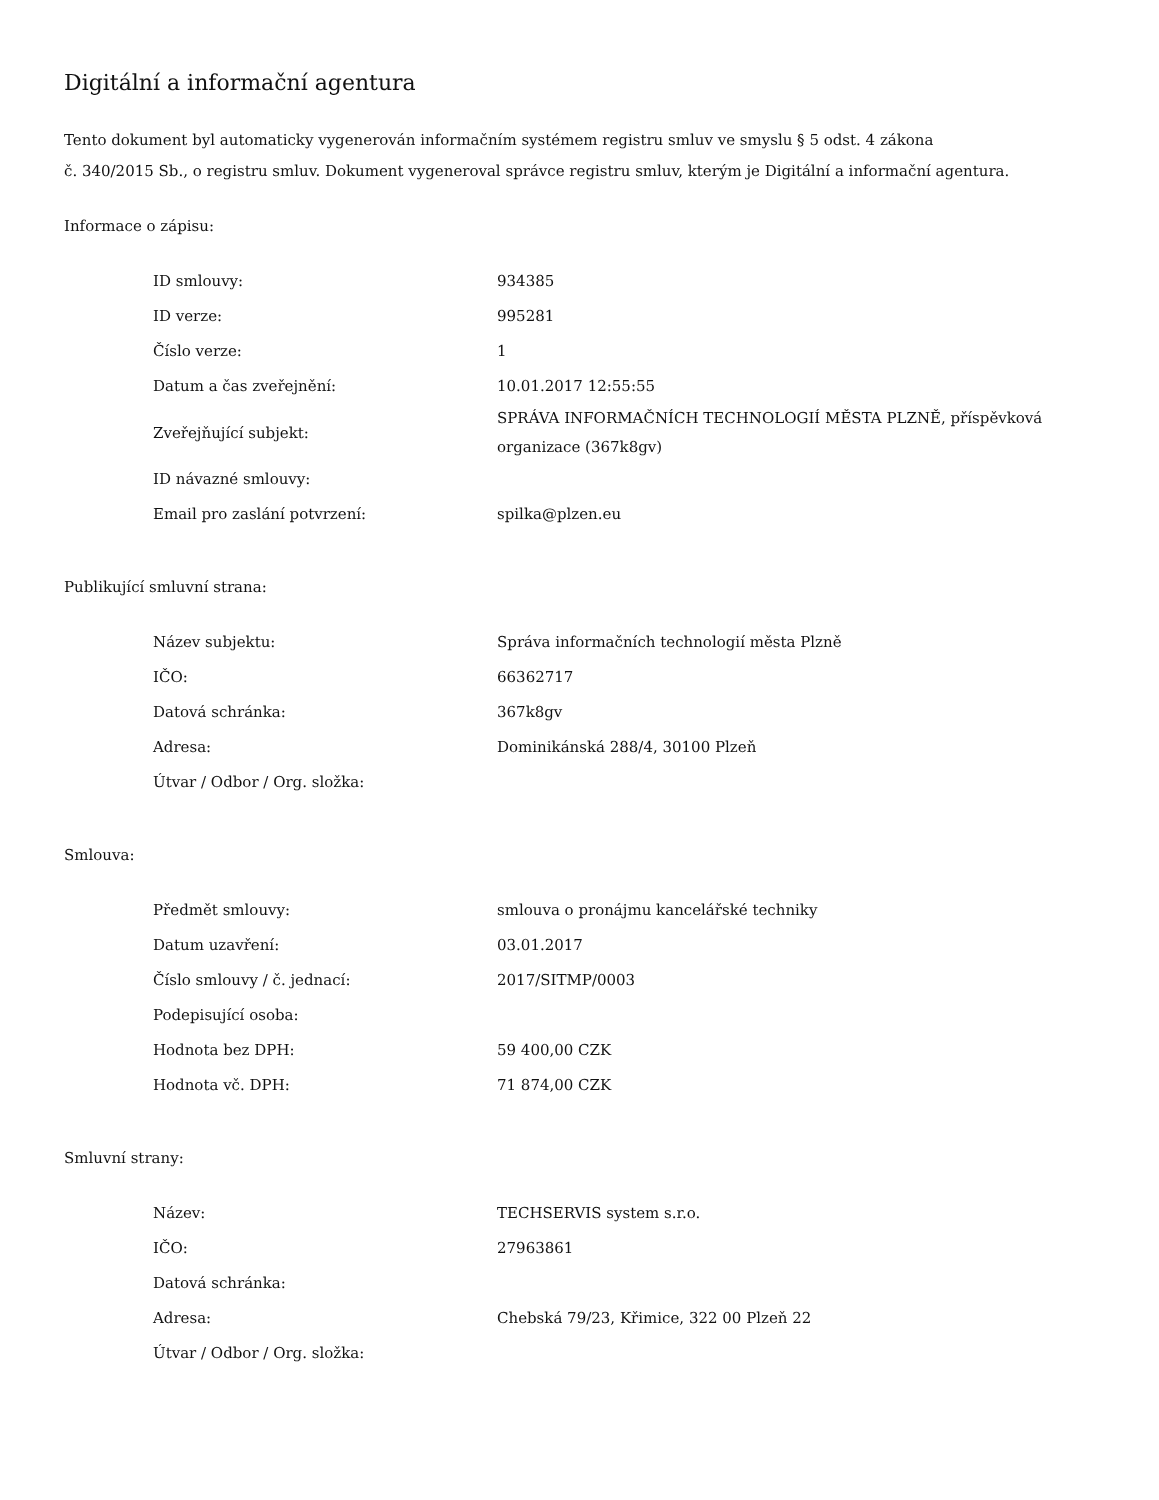Digitální a informační agentura
Tento dokument byl automaticky vygenerován informačním systémem registru smluv ve smyslu § 5 odst. 4 zákona
č. 340/2015 Sb., o registru smluv. Dokument vygeneroval správce registru smluv, kterým je Digitální a informační agentura.
Informace o zápisu:
| ID smlouvy: | 934385 |
| ID verze: | 995281 |
| Číslo verze: | 1 |
| Datum a čas zveřejnění: | 10.01.2017 12:55:55 |
| Zveřejňující subjekt: | SPRÁVA INFORMAČNÍCH TECHNOLOGIÍ MĚSTA PLZNĚ, příspěvková organizace (367k8gv) |
| ID návazné smlouvy: | |
| Email pro zaslání potvrzení: | spilka@plzen.eu |
Publikující smluvní strana:
| Název subjektu: | Správa informačních technologií města Plzně |
| IČO: | 66362717 |
| Datová schránka: | 367k8gv |
| Adresa: | Dominikánská 288/4, 30100 Plzeň |
| Útvar / Odbor / Org. složka: | |
Smlouva:
| Předmět smlouvy: | smlouva o pronájmu kancelářské techniky |
| Datum uzavření: | 03.01.2017 |
| Číslo smlouvy / č. jednací: | 2017/SITMP/0003 |
| Podepisující osoba: | |
| Hodnota bez DPH: | 59 400,00 CZK |
| Hodnota vč. DPH: | 71 874,00 CZK |
Smluvní strany:
| Název: | TECHSERVIS system s.r.o. |
| IČO: | 27963861 |
| Datová schránka: | |
| Adresa: | Chebská 79/23, Křimice, 322 00 Plzeň 22 |
| Útvar / Odbor / Org. složka: | |